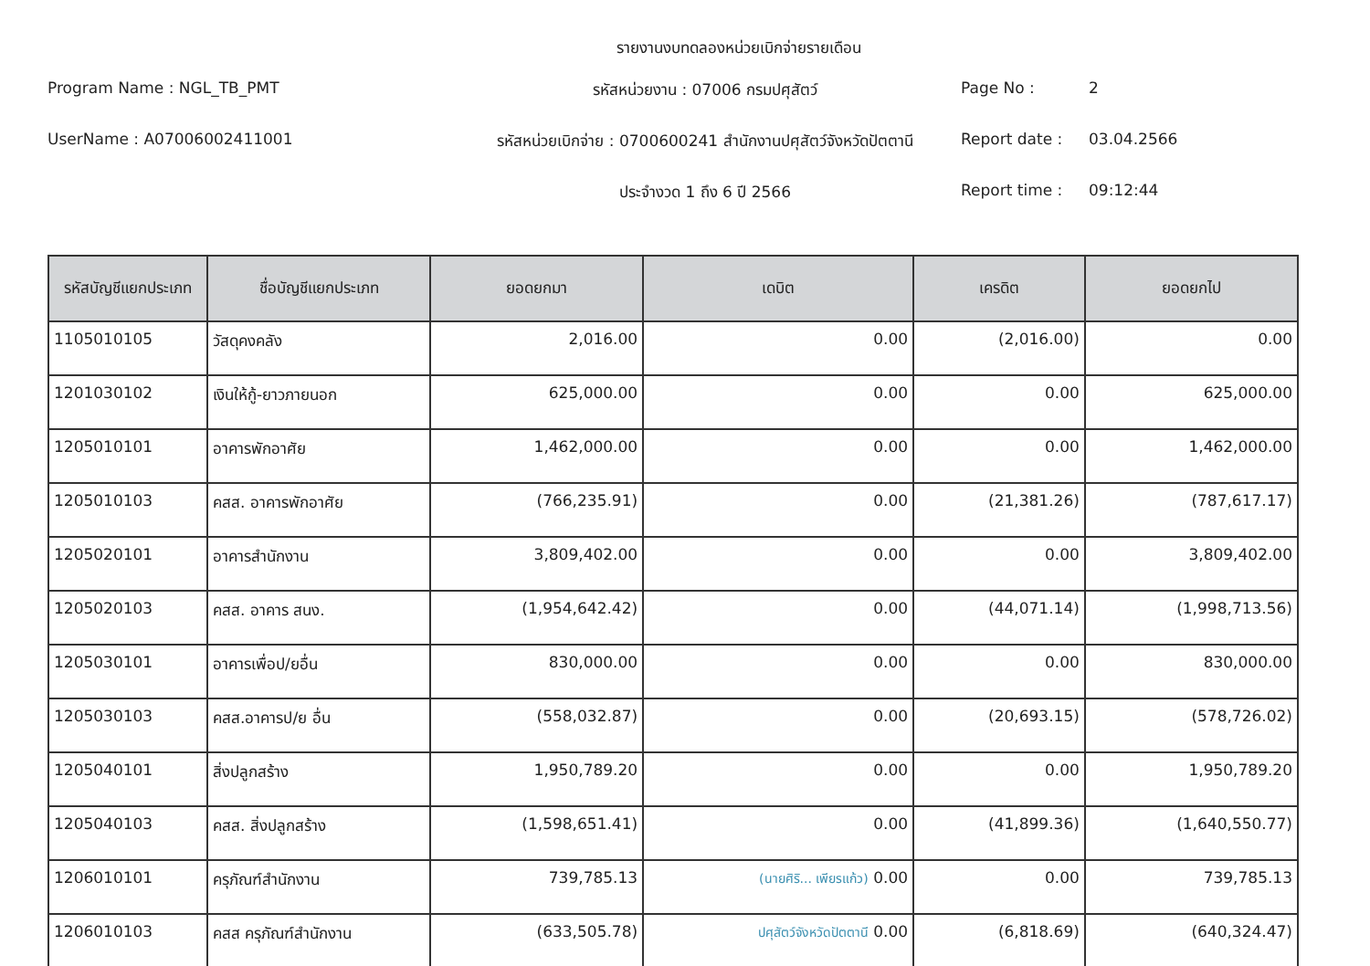รายงานงบทดลองหน่วยเบิกจ่ายรายเดือน
Program Name : NGL_TB_PMT
รหัสหน่วยงาน : 07006 กรมปศุสัตว์
Page No : 2
UserName : A07006002411001
รหัสหน่วยเบิกจ่าย : 0700600241 สำนักงานปศุสัตว์จังหวัดปัตตานี
Report date : 03.04.2566
ประจำงวด 1 ถึง 6 ปี 2566
Report time : 09:12:44
| รหัสบัญชีแยกประเภท | ชื่อบัญชีแยกประเภท | ยอดยกมา | เดบิต | เครดิต | ยอดยกไป |
| --- | --- | --- | --- | --- | --- |
| 1105010105 | วัสดุคงคลัง | 2,016.00 | 0.00 | (2,016.00) | 0.00 |
| 1201030102 | เงินให้กู้-ยาวภายนอก | 625,000.00 | 0.00 | 0.00 | 625,000.00 |
| 1205010101 | อาคารพักอาศัย | 1,462,000.00 | 0.00 | 0.00 | 1,462,000.00 |
| 1205010103 | คสส. อาคารพักอาศัย | (766,235.91) | 0.00 | (21,381.26) | (787,617.17) |
| 1205020101 | อาคารสำนักงาน | 3,809,402.00 | 0.00 | 0.00 | 3,809,402.00 |
| 1205020103 | คสส. อาคาร สนง. | (1,954,642.42) | 0.00 | (44,071.14) | (1,998,713.56) |
| 1205030101 | อาคารเพื่อป/ยอื่น | 830,000.00 | 0.00 | 0.00 | 830,000.00 |
| 1205030103 | คสส.อาคารป/ย อื่น | (558,032.87) | 0.00 | (20,693.15) | (578,726.02) |
| 1205040101 | สิ่งปลูกสร้าง | 1,950,789.20 | 0.00 | 0.00 | 1,950,789.20 |
| 1205040103 | คสส. สิ่งปลูกสร้าง | (1,598,651.41) | 0.00 | (41,899.36) | (1,640,550.77) |
| 1206010101 | ครุภัณฑ์สำนักงาน | 739,785.13 | (นายศิริ... เพียรแก้ว) 0.00 | 0.00 | 739,785.13 |
| 1206010103 | คสส ครุภัณฑ์สำนักงาน | (633,505.78) | ปศุสัตว์จังหวัดปัตตานี 0.00 | (6,818.69) | (640,324.47) |